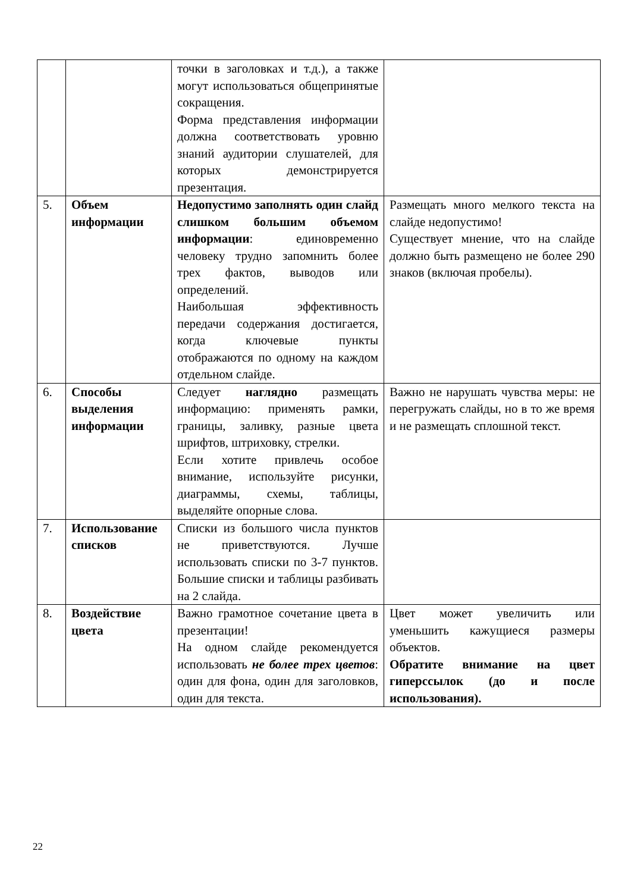| | | точки в заголовках и т.д.), а также могут использоваться общепринятые сокращения. Форма представления информации должна соответствовать уровню знаний аудитории слушателей, для которых демонстрируется презентация. | |
| 5. | Объем информации | Недопустимо заполнять один слайд слишком большим объемом информации : единовременно человеку трудно запомнить более трех фактов, выводов или определений. Наибольшая эффективность передачи содержания достигается, когда ключевые пункты отображаются по одному на каждом отдельном слайде. | Размещать много мелкого текста на слайде недопустимо! Существует мнение, что на слайде должно быть размещено не более 290 знаков (включая пробелы). |
| 6. | Способы выделения информации | Следует наглядно размещать информацию: применять рамки, границы, заливку, разные цвета шрифтов, штриховку, стрелки. Если хотите привлечь особое внимание, используйте рисунки, диаграммы, схемы, таблицы, выделяйте опорные слова. | Важно не нарушать чувства меры: не перегружать слайды, но в то же время и не размещать сплошной текст. |
| 7. | Использование списков | Списки из большого числа пунктов не приветствуются. Лучше использовать списки по 3-7 пунктов. Большие списки и таблицы разбивать на 2 слайда. | |
| 8. | Воздействие цвета | Важно грамотное сочетание цвета в презентации! На одном слайде рекомендуется использовать не более трех цветов : один для фона, один для заголовков, один для текста. | Цвет может увеличить или уменьшить кажущиеся размеры объектов. Обратите внимание на цвет гиперссылок (до и после использования). |
22